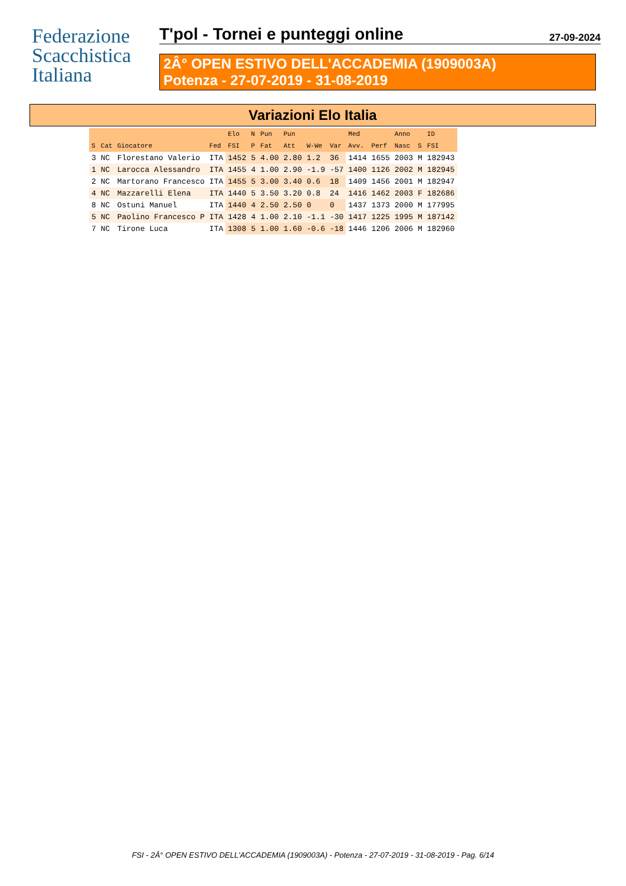Federazione
Scacchistica
Italiana
T'pol - Tornei e punteggi online 27-09-2024
2Â° OPEN ESTIVO DELL'ACCADEMIA (1909003A)
Potenza - 27-07-2019 - 31-08-2019
Variazioni Elo Italia
| | | | | Elo | N | Pun | Pun | | | Med | | Anno | | ID |
| --- | --- | --- | --- | --- | --- | --- | --- | --- | --- | --- | --- | --- | --- | --- |
| S | Cat | Giocatore | Fed | FSI | P | Fat | Att | W-We | Var | Avv. | Perf | Nasc | S | FSI |
| 3 | NC | Florestano Valerio | ITA | 1452 | 5 | 4.00 | 2.80 | 1.2 | 36 | 1414 | 1655 | 2003 | M | 182943 |
| 1 | NC | Larocca Alessandro | ITA | 1455 | 4 | 1.00 | 2.90 | -1.9 | -57 | 1400 | 1126 | 2002 | M | 182945 |
| 2 | NC | Martorano Francesco | ITA | 1455 | 5 | 3.00 | 3.40 | 0.6 | 18 | 1409 | 1456 | 2001 | M | 182947 |
| 4 | NC | Mazzarelli Elena | ITA | 1440 | 5 | 3.50 | 3.20 | 0.8 | 24 | 1416 | 1462 | 2003 | F | 182686 |
| 8 | NC | Ostuni Manuel | ITA | 1440 | 4 | 2.50 | 2.50 | 0 | 0 | 1437 | 1373 | 2000 | M | 177995 |
| 5 | NC | Paolino Francesco P | ITA | 1428 | 4 | 1.00 | 2.10 | -1.1 | -30 | 1417 | 1225 | 1995 | M | 187142 |
| 7 | NC | Tirone Luca | ITA | 1308 | 5 | 1.00 | 1.60 | -0.6 | -18 | 1446 | 1206 | 2006 | M | 182960 |
FSI - 2Â° OPEN ESTIVO DELL'ACCADEMIA (1909003A) - Potenza - 27-07-2019 - 31-08-2019 - Pag. 6/14